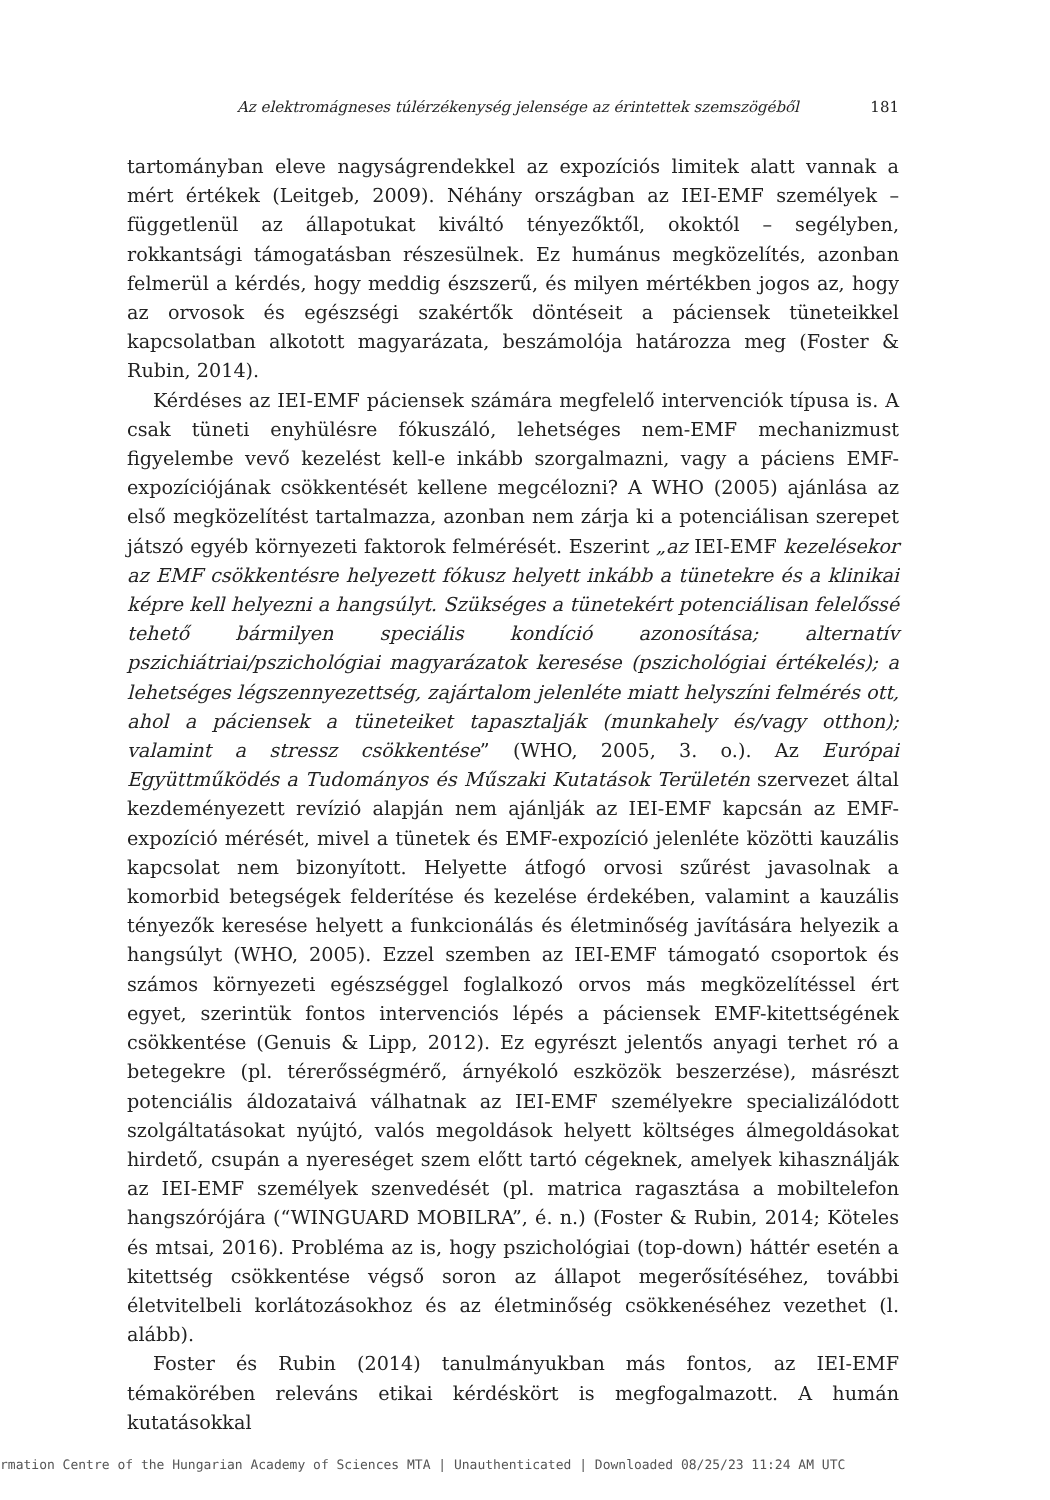Az elektromágneses túlérzékenység jelensége az érintettek szemszögéből 181
tartományban eleve nagyságrendekkel az expozíciós limitek alatt vannak a mért értékek (Leitgeb, 2009). Néhány országban az IEI-EMF személyek – függetlenül az állapotukat kiváltó tényezőktől, okoktól – segélyben, rokkantsági támogatásban részesülnek. Ez humánus megközelítés, azonban felmerül a kérdés, hogy meddig észszerű, és milyen mértékben jogos az, hogy az orvosok és egészségi szakértők döntéseit a páciensek tüneteikkel kapcsolatban alkotott magyarázata, beszámolója határozza meg (Foster & Rubin, 2014).
Kérdéses az IEI-EMF páciensek számára megfelelő intervenciók típusa is. A csak tüneti enyhülésre fókuszáló, lehetséges nem-EMF mechanizmust figyelembe vevő kezelést kell-e inkább szorgalmazni, vagy a páciens EMF-expozíciójának csökkentését kellene megcélozni? A WHO (2005) ajánlása az első megközelítést tartalmazza, azonban nem zárja ki a potenciálisan szerepet játszó egyéb környezeti faktorok felmérését. Eszerint „az IEI-EMF kezelésekor az EMF csökkentésre helyezett fókusz helyett inkább a tünetekre és a klinikai képre kell helyezni a hangsúlyt. Szükséges a tünetekért potenciálisan felelőssé tehető bármilyen speciális kondíció azonosítása; alternatív pszichiátriai/pszichológiai magyarázatok keresése (pszichológiai értékelés); a lehetséges légszennyezettség, zajártalom jelenléte miatt helyszíni felmérés ott, ahol a páciensek a tüneteiket tapasztalják (munkahely és/vagy otthon); valamint a stressz csökkentése” (WHO, 2005, 3. o.). Az Európai Együttműködés a Tudományos és Műszaki Kutatások Területén szervezet által kezdeményezett revízió alapján nem ajánlják az IEI-EMF kapcsán az EMF-expozíció mérését, mivel a tünetek és EMF-expozíció jelenléte közötti kauzális kapcsolat nem bizonyított. Helyette átfogó orvosi szűrést javasolnak a komorbid betegségek felderítése és kezelése érdekében, valamint a kauzális tényezők keresése helyett a funkcionálás és életminőség javítására helyezik a hangsúlyt (WHO, 2005). Ezzel szemben az IEI-EMF támogató csoportok és számos környezeti egészséggel foglalkozó orvos más megközelítéssel ért egyet, szerintük fontos intervenciós lépés a páciensek EMF-kitettségének csökkentése (Genuis & Lipp, 2012). Ez egyrészt jelentős anyagi terhet ró a betegekre (pl. térerősségmérő, árnyékoló eszközök beszerzése), másrészt potenciális áldozataivá válhatnak az IEI-EMF személyekre specializálódott szolgáltatásokat nyújtó, valós megoldások helyett költséges álmegoldásokat hirdető, csupán a nyereséget szem előtt tartó cégeknek, amelyek kihasználják az IEI-EMF személyek szenvedését (pl. matrica ragasztása a mobiltelefon hangszórójára (“WINGUARD MOBILRA”, é. n.) (Foster & Rubin, 2014; Köteles és mtsai, 2016). Probléma az is, hogy pszichológiai (top-down) háttér esetén a kitettség csökkentése végső soron az állapot megerősítéséhez, további életvitelbeli korlátozásokhoz és az életminőség csökkenéséhez vezethet (l. alább).
Foster és Rubin (2014) tanulmányukban más fontos, az IEI-EMF témakörében releváns etikai kérdéskört is megfogalmazott. A humán kutatásokkal
rmation Centre of the Hungarian Academy of Sciences MTA | Unauthenticated | Downloaded 08/25/23 11:24 AM UTC